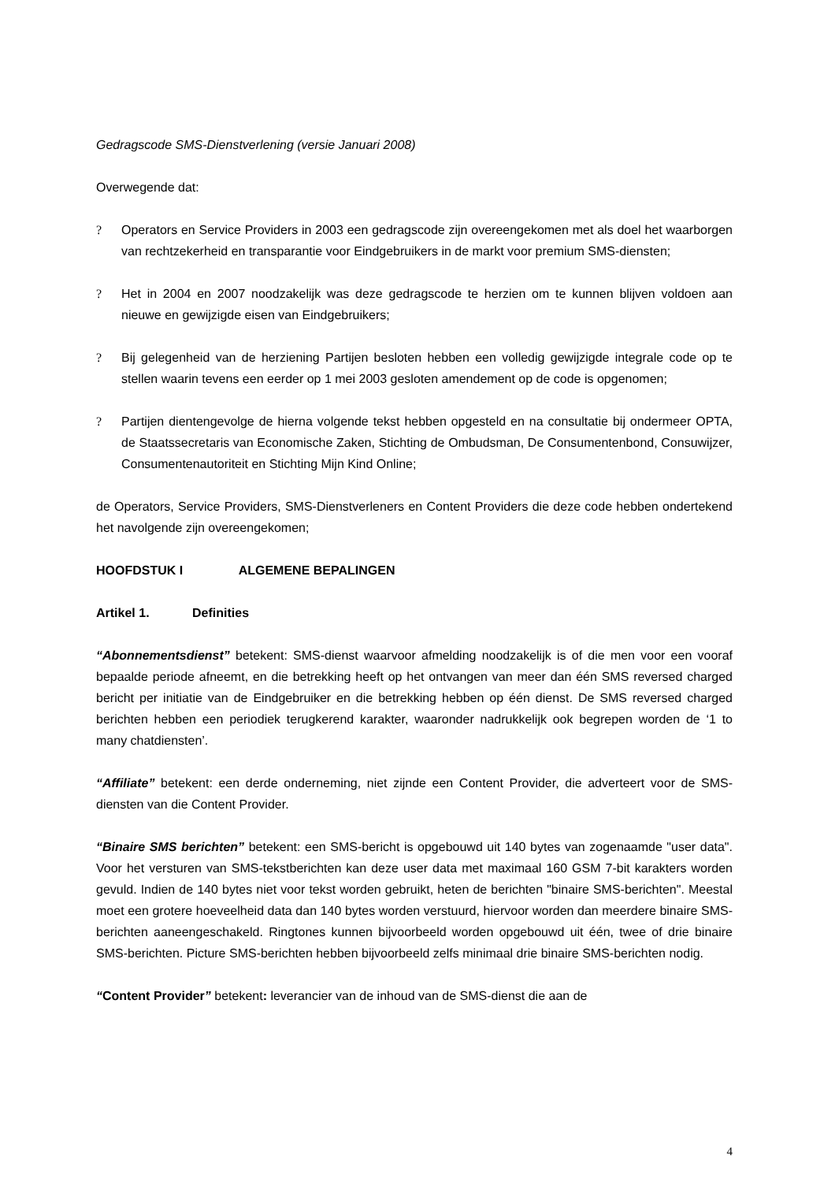Gedragscode SMS-Dienstverlening (versie Januari 2008)
Overwegende dat:
? Operators en Service Providers in 2003 een gedragscode zijn overeengekomen met als doel het waarborgen van rechtzekerheid en transparantie voor Eindgebruikers in de markt voor premium SMS-diensten;
? Het in 2004 en 2007 noodzakelijk was deze gedragscode te herzien om te kunnen blijven voldoen aan nieuwe en gewijzigde eisen van Eindgebruikers;
? Bij gelegenheid van de herziening Partijen besloten hebben een volledig gewijzigde integrale code op te stellen waarin tevens een eerder op 1 mei 2003 gesloten amendement op de code is opgenomen;
? Partijen dientengevolge de hierna volgende tekst hebben opgesteld en na consultatie bij ondermeer OPTA, de Staatssecretaris van Economische Zaken, Stichting de Ombudsman, De Consumentenbond, Consuwijzer, Consumentenautoriteit en Stichting Mijn Kind Online;
de Operators, Service Providers, SMS-Dienstverleners en Content Providers die deze code hebben ondertekend het navolgende zijn overeengekomen;
HOOFDSTUK I ALGEMENE BEPALINGEN
Artikel 1. Definities
“Abonnementsdienst” betekent: SMS-dienst waarvoor afmelding noodzakelijk is of die men voor een vooraf bepaalde periode afneemt, en die betrekking heeft op het ontvangen van meer dan één SMS reversed charged bericht per initiatie van de Eindgebruiker en die betrekking hebben op één dienst. De SMS reversed charged berichten hebben een periodiek terugkerend karakter, waaronder nadrukkelijk ook begrepen worden de ‘1 to many chatdiensten’.
“Affiliate” betekent: een derde onderneming, niet zijnde een Content Provider, die adverteert voor de SMS-diensten van die Content Provider.
“Binaire SMS berichten” betekent: een SMS-bericht is opgebouwd uit 140 bytes van zogenaamde "user data". Voor het versturen van SMS-tekstberichten kan deze user data met maximaal 160 GSM 7-bit karakters worden gevuld. Indien de 140 bytes niet voor tekst worden gebruikt, heten de berichten "binaire SMS-berichten". Meestal moet een grotere hoeveelheid data dan 140 bytes worden verstuurd, hiervoor worden dan meerdere binaire SMS-berichten aaneengeschakeld. Ringtones kunnen bijvoorbeeld worden opgebouwd uit één, twee of drie binaire SMS-berichten. Picture SMS-berichten hebben bijvoorbeeld zelfs minimaal drie binaire SMS-berichten nodig.
“Content Provider” betekent: leverancier van de inhoud van de SMS-dienst die aan de
4